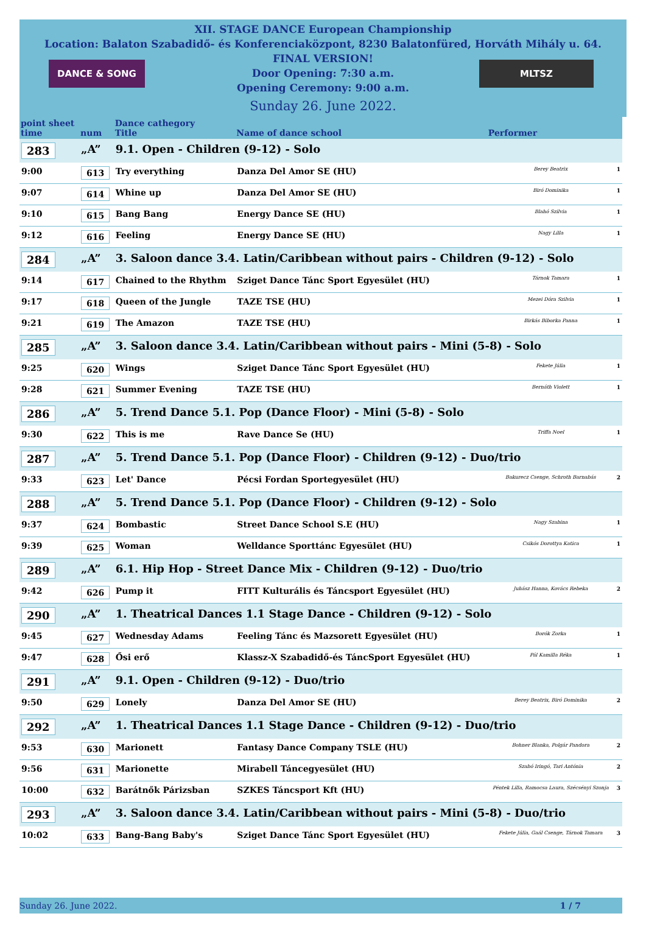XII. STAGE DANCE European Championship
Location: Balaton Szabadidő- és Konferenciaközpont, 8230 Balatonfüred, Horváth Mihály u. 64.
FINAL VERSION!
Door Opening: 7:30 a.m.
Opening Ceremony: 9:00 a.m.
Sunday 26. June 2022.
DANCE & SONG MLTSZ
| point sheet time | num | Dance cathegory Title | Name of dance school | Performer | |
| --- | --- | --- | --- | --- | --- |
| 283 | „A” | 9.1. Open - Children (9-12) - Solo | | | |
| 9:00 | 613 | Try everything | Danza Del Amor SE (HU) | Berey Beatrix | 1 |
| 9:07 | 614 | Whine up | Danza Del Amor SE (HU) | Biró Dominika | 1 |
| 9:10 | 615 | Bang Bang | Energy Dance SE (HU) | Blahó Szilvia | 1 |
| 9:12 | 616 | Feeling | Energy Dance SE (HU) | Nagy Lilla | 1 |
| 284 | „A” | 3. Saloon dance 3.4. Latin/Caribbean without pairs - Children (9-12) - Solo | | | |
| 9:14 | 617 | Chained to the Rhythm | Sziget Dance Tánc Sport Egyesület (HU) | Tárnok Tamara | 1 |
| 9:17 | 618 | Queen of the Jungle | TAZE TSE (HU) | Mezei Dóra Szilvia | 1 |
| 9:21 | 619 | The Amazon | TAZE TSE (HU) | Birkás Biborka Panna | 1 |
| 285 | „A” | 3. Saloon dance 3.4. Latin/Caribbean without pairs - Mini (5-8) - Solo | | | |
| 9:25 | 620 | Wings | Sziget Dance Tánc Sport Egyesület (HU) | Fekete Júlia | 1 |
| 9:28 | 621 | Summer Evening | TAZE TSE (HU) | Bernáth Violett | 1 |
| 286 | „A” | 5. Trend Dance 5.1. Pop (Dance Floor) - Mini (5-8) - Solo | | | |
| 9:30 | 622 | This is me | Rave Dance Se (HU) | Triffa Noel | 1 |
| 287 | „A” | 5. Trend Dance 5.1. Pop (Dance Floor) - Children (9-12) - Duo/trio | | | |
| 9:33 | 623 | Let' Dance | Pécsi Fordan Sportegyesület (HU) | Bakurecz Csenge, Schroth Barnabás | 2 |
| 288 | „A” | 5. Trend Dance 5.1. Pop (Dance Floor) - Children (9-12) - Solo | | | |
| 9:37 | 624 | Bombastic | Street Dance School S.E (HU) | Nagy Szabina | 1 |
| 9:39 | 625 | Woman | Welldance Sporttánc Egyesület (HU) | Csikós Dorottya Katica | 1 |
| 289 | „A” | 6.1. Hip Hop - Street Dance Mix - Children (9-12) - Duo/trio | | | |
| 9:42 | 626 | Pump it | FITT Kulturális és Táncsport Egyesület (HU) | Juhász Hanna, Kovács Rebeka | 2 |
| 290 | „A” | 1. Theatrical Dances 1.1 Stage Dance - Children (9-12) - Solo | | | |
| 9:45 | 627 | Wednesday Adams | Feeling Tánc és Mazsorett Egyesület (HU) | Borók Zorka | 1 |
| 9:47 | 628 | Ősi erő | Klassz-X Szabadidő-és TáncSport Egyesület (HU) | Pál Kamilla Réka | 1 |
| 291 | „A” | 9.1. Open - Children (9-12) - Duo/trio | | | |
| 9:50 | 629 | Lonely | Danza Del Amor SE (HU) | Berey Beatrix, Biró Dominika | 2 |
| 292 | „A” | 1. Theatrical Dances 1.1 Stage Dance - Children (9-12) - Duo/trio | | | |
| 9:53 | 630 | Marionett | Fantasy Dance Company TSLE (HU) | Bohner Blanka, Polgár Pandora | 2 |
| 9:56 | 631 | Marionette | Mirabell Táncegyesület (HU) | Szabó Iringó, Tari Antónia | 2 |
| 10:00 | 632 | Barátnők Párizsban | SZKES Táncsport Kft (HU) | Péntek Lilla, Ramocsa Laura, Szécsényi Szonja | 3 |
| 293 | „A” | 3. Saloon dance 3.4. Latin/Caribbean without pairs - Mini (5-8) - Duo/trio | | | |
| 10:02 | 633 | Bang-Bang Baby's | Sziget Dance Tánc Sport Egyesület (HU) | Fekete Júlia, Gaál Csenge, Tárnok Tamara | 3 |
Sunday 26. June 2022. 1 / 7